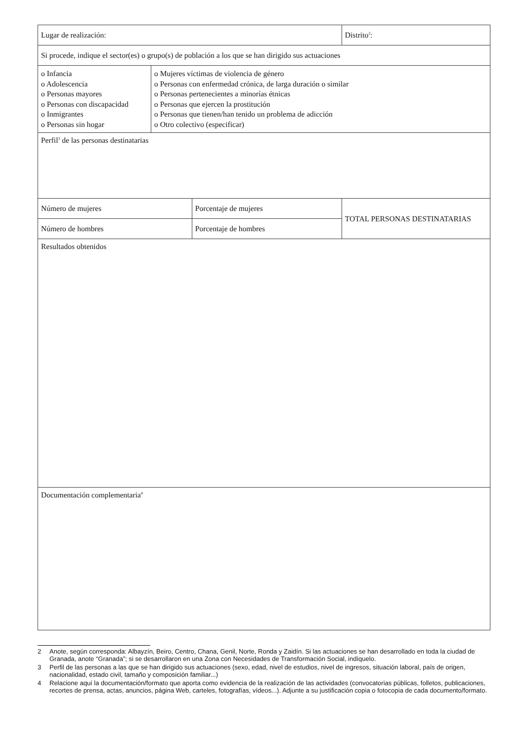| Lugar de realización: | | | Distrito<sup>2</sup>: |
| Si procede, indique el sector(es) o grupo(s) de población a los que se han dirigido sus actuaciones | | | |
| o Infancia o Adolescencia o Personas mayores o Personas con discapacidad o Inmigrantes o Personas sin hogar | o Mujeres víctimas de violencia de género o Personas con enfermedad crónica, de larga duración o similar o Personas pertenecientes a minorías étnicas o Personas que ejercen la prostitución o Personas que tienen/han tenido un problema de adicción o Otro colectivo (especificar) | | |
| Perfil<sup>3</sup> de las personas destinatarias | | | |
| Número de mujeres | | Porcentaje de mujeres | TOTAL PERSONAS DESTINATARIAS |
| Número de hombres | | Porcentaje de hombres | |
| Resultados obtenidos | | | |
| Documentación complementaria<sup>4</sup> | | | |
2 Anote, según corresponda: Albayzín, Beiro, Centro, Chana, Genil, Norte, Ronda y Zaidín. Si las actuaciones se han desarrollado en toda la ciudad de Granada, anote “Granada”; si se desarrollaron en una Zona con Necesidades de Transformación Social, indíquelo.
3 Perfil de las personas a las que se han dirigido sus actuaciones (sexo, edad, nivel de estudios, nivel de ingresos, situación laboral, país de origen, nacionalidad, estado civil, tamaño y composición familiar...)
4 Relacione aquí la documentación/formato que aporta como evidencia de la realización de las actividades (convocatorias públicas, folletos, publicaciones, recortes de prensa, actas, anuncios, página Web, carteles, fotografías, vídeos...). Adjunte a su justificación copia o fotocopia de cada documento/formato.